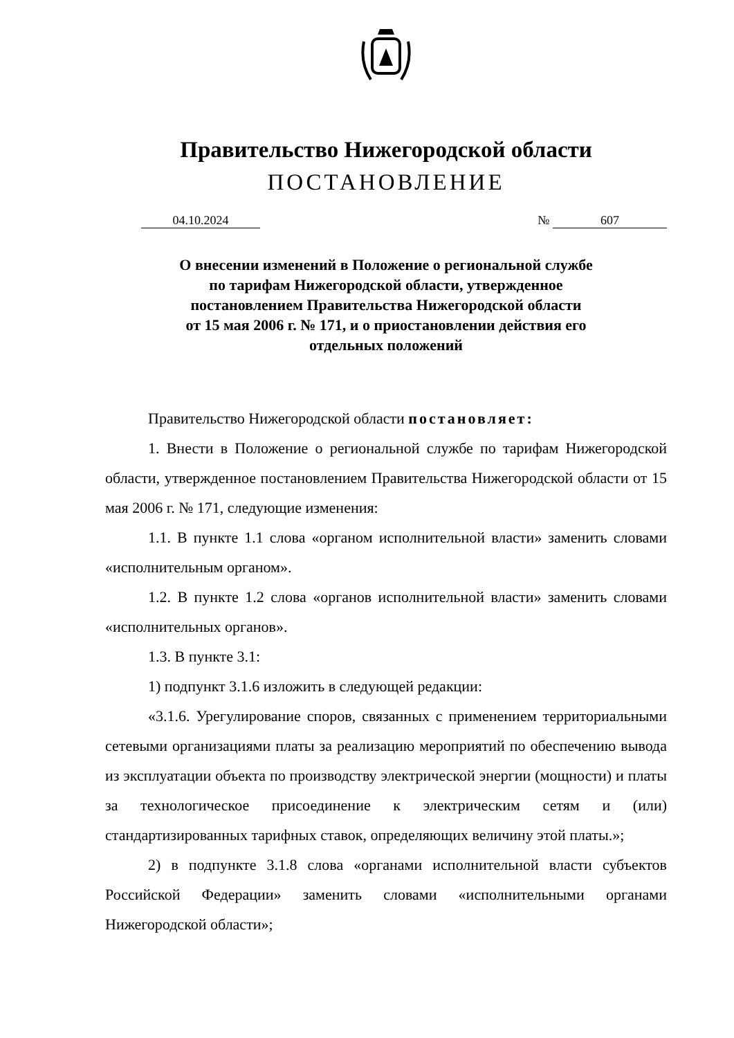Правительство Нижегородской области
ПОСТАНОВЛЕНИЕ
04.10.2024 № 607
О внесении изменений в Положение о региональной службе
по тарифам Нижегородской области, утвержденное
постановлением Правительства Нижегородской области
от 15 мая 2006 г. № 171, и о приостановлении действия его
отдельных положений
Правительство Нижегородской области постановляет:
1. Внести в Положение о региональной службе по тарифам Нижегородской области, утвержденное постановлением Правительства Нижегородской области от 15 мая 2006 г. № 171, следующие изменения:
1.1. В пункте 1.1 слова «органом исполнительной власти» заменить словами «исполнительным органом».
1.2. В пункте 1.2 слова «органов исполнительной власти» заменить словами «исполнительных органов».
1.3. В пункте 3.1:
1) подпункт 3.1.6 изложить в следующей редакции:
«3.1.6. Урегулирование споров, связанных с применением территориальными сетевыми организациями платы за реализацию мероприятий по обеспечению вывода из эксплуатации объекта по производству электрической энергии (мощности) и платы за технологическое присоединение к электрическим сетям и (или) стандартизированных тарифных ставок, определяющих величину этой платы.»;
2) в подпункте 3.1.8 слова «органами исполнительной власти субъектов Российской Федерации» заменить словами «исполнительными органами Нижегородской области»;